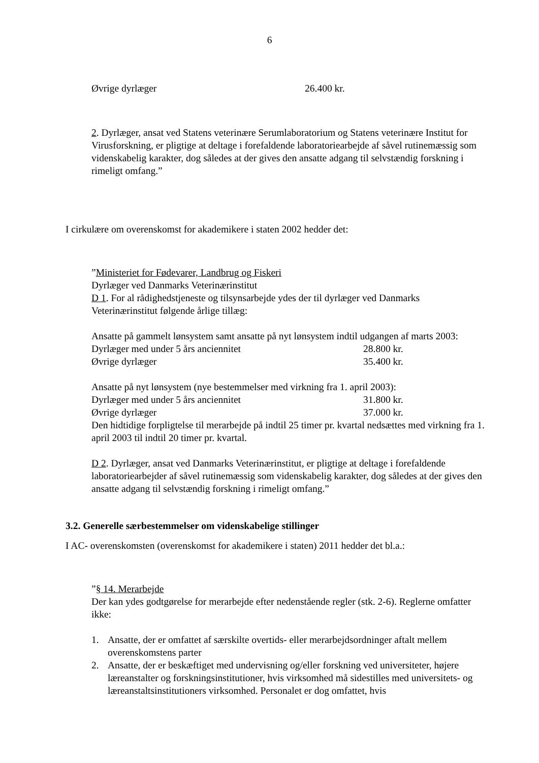6
Øvrige dyrlæger 26.400 kr.
2. Dyrlæger, ansat ved Statens veterinære Serumlaboratorium og Statens veterinære Institut for Virusforskning, er pligtige at deltage i forefaldende laboratoriearbejde af såvel rutinemæssig som videnskabelig karakter, dog således at der gives den ansatte adgang til selvstændig forskning i rimeligt omfang.”
I cirkulære om overenskomst for akademikere i staten 2002 hedder det:
”Ministeriet for Fødevarer, Landbrug og Fiskeri
Dyrlæger ved Danmarks Veterinærinstitut
D 1. For al rådighedstjeneste og tilsynsarbejde ydes der til dyrlæger ved Danmarks Veterinærinstitut følgende årlige tillæg:
Ansatte på gammelt lønsystem samt ansatte på nyt lønsystem indtil udgangen af marts 2003:
Dyrlæger med under 5 års anciennitet 28.800 kr.
Øvrige dyrlæger 35.400 kr.
Ansatte på nyt lønsystem (nye bestemmelser med virkning fra 1. april 2003):
Dyrlæger med under 5 års anciennitet 31.800 kr.
Øvrige dyrlæger 37.000 kr.
Den hidtidige forpligtelse til merarbejde på indtil 25 timer pr. kvartal nedsættes med virkning fra 1. april 2003 til indtil 20 timer pr. kvartal.
D 2. Dyrlæger, ansat ved Danmarks Veterinærinstitut, er pligtige at deltage i forefaldende laboratoriearbejder af såvel rutinemæssig som videnskabelig karakter, dog således at der gives den ansatte adgang til selvstændig forskning i rimeligt omfang.”
3.2. Generelle særbestemmelser om videnskabelige stillinger
I AC- overenskomsten (overenskomst for akademikere i staten) 2011 hedder det bl.a.:
”§ 14. Merarbejde
Der kan ydes godtgørelse for merarbejde efter nedenstående regler (stk. 2-6). Reglerne omfatter ikke:
1. Ansatte, der er omfattet af særskilte overtids- eller merarbejdsordninger aftalt mellem overenskomstens parter
2. Ansatte, der er beskæftiget med undervisning og/eller forskning ved universiteter, højere læreanstalter og forskningsinstitutioner, hvis virksomhed må sidestilles med universitets- og læreanstaltsinstitutioners virksomhed. Personalet er dog omfattet, hvis